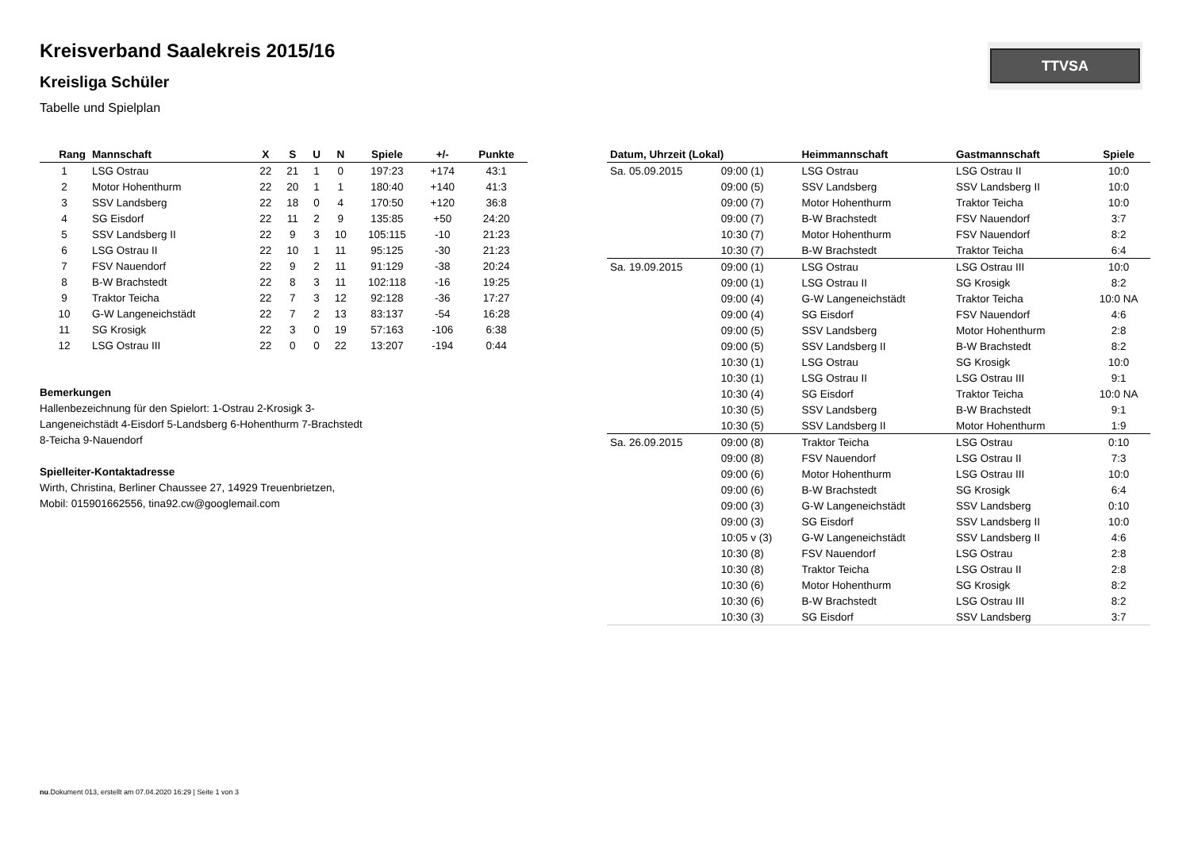TTVSA
Kreisverband Saalekreis 2015/16
Kreisliga Schüler
Tabelle und Spielplan
| Rang | Mannschaft | X | S | U | N | Spiele | +/- | Punkte |
| --- | --- | --- | --- | --- | --- | --- | --- | --- |
| 1 | LSG Ostrau | 22 | 21 | 1 | 0 | 197:23 | +174 | 43:1 |
| 2 | Motor Hohenthurm | 22 | 20 | 1 | 1 | 180:40 | +140 | 41:3 |
| 3 | SSV Landsberg | 22 | 18 | 0 | 4 | 170:50 | +120 | 36:8 |
| 4 | SG Eisdorf | 22 | 11 | 2 | 9 | 135:85 | +50 | 24:20 |
| 5 | SSV Landsberg II | 22 | 9 | 3 | 10 | 105:115 | -10 | 21:23 |
| 6 | LSG Ostrau II | 22 | 10 | 1 | 11 | 95:125 | -30 | 21:23 |
| 7 | FSV Nauendorf | 22 | 9 | 2 | 11 | 91:129 | -38 | 20:24 |
| 8 | B-W Brachstedt | 22 | 8 | 3 | 11 | 102:118 | -16 | 19:25 |
| 9 | Traktor Teicha | 22 | 7 | 3 | 12 | 92:128 | -36 | 17:27 |
| 10 | G-W Langeneichstädt | 22 | 7 | 2 | 13 | 83:137 | -54 | 16:28 |
| 11 | SG Krosigk | 22 | 3 | 0 | 19 | 57:163 | -106 | 6:38 |
| 12 | LSG Ostrau III | 22 | 0 | 0 | 22 | 13:207 | -194 | 0:44 |
Bemerkungen
Hallenbezeichnung für den Spielort: 1-Ostrau 2-Krosigk 3-
Langeneichstädt 4-Eisdorf 5-Landsberg 6-Hohenthurm 7-Brachstedt
8-Teicha 9-Nauendorf
Spielleiter-Kontaktadresse
Wirth, Christina, Berliner Chaussee 27, 14929 Treuenbrietzen,
Mobil: 015901662556, tina92.cw@googlemail.com
| Datum, Uhrzeit (Lokal) | | Heimmannschaft | Gastmannschaft | Spiele |
| --- | --- | --- | --- | --- |
| Sa. 05.09.2015 | 09:00 (1) | LSG Ostrau | LSG Ostrau II | 10:0 |
| | 09:00 (5) | SSV Landsberg | SSV Landsberg II | 10:0 |
| | 09:00 (7) | Motor Hohenthurm | Traktor Teicha | 10:0 |
| | 09:00 (7) | B-W Brachstedt | FSV Nauendorf | 3:7 |
| | 10:30 (7) | Motor Hohenthurm | FSV Nauendorf | 8:2 |
| | 10:30 (7) | B-W Brachstedt | Traktor Teicha | 6:4 |
| Sa. 19.09.2015 | 09:00 (1) | LSG Ostrau | LSG Ostrau III | 10:0 |
| | 09:00 (1) | LSG Ostrau II | SG Krosigk | 8:2 |
| | 09:00 (4) | G-W Langeneichstädt | Traktor Teicha | 10:0 NA |
| | 09:00 (4) | SG Eisdorf | FSV Nauendorf | 4:6 |
| | 09:00 (5) | SSV Landsberg | Motor Hohenthurm | 2:8 |
| | 09:00 (5) | SSV Landsberg II | B-W Brachstedt | 8:2 |
| | 10:30 (1) | LSG Ostrau | SG Krosigk | 10:0 |
| | 10:30 (1) | LSG Ostrau II | LSG Ostrau III | 9:1 |
| | 10:30 (4) | SG Eisdorf | Traktor Teicha | 10:0 NA |
| | 10:30 (5) | SSV Landsberg | B-W Brachstedt | 9:1 |
| | 10:30 (5) | SSV Landsberg II | Motor Hohenthurm | 1:9 |
| Sa. 26.09.2015 | 09:00 (8) | Traktor Teicha | LSG Ostrau | 0:10 |
| | 09:00 (8) | FSV Nauendorf | LSG Ostrau II | 7:3 |
| | 09:00 (6) | Motor Hohenthurm | LSG Ostrau III | 10:0 |
| | 09:00 (6) | B-W Brachstedt | SG Krosigk | 6:4 |
| | 09:00 (3) | G-W Langeneichstädt | SSV Landsberg | 0:10 |
| | 09:00 (3) | SG Eisdorf | SSV Landsberg II | 10:0 |
| | 10:05 v (3) | G-W Langeneichstädt | SSV Landsberg II | 4:6 |
| | 10:30 (8) | FSV Nauendorf | LSG Ostrau | 2:8 |
| | 10:30 (8) | Traktor Teicha | LSG Ostrau II | 2:8 |
| | 10:30 (6) | Motor Hohenthurm | SG Krosigk | 8:2 |
| | 10:30 (6) | B-W Brachstedt | LSG Ostrau III | 8:2 |
| | 10:30 (3) | SG Eisdorf | SSV Landsberg | 3:7 |
nu.Dokument 013, erstellt am 07.04.2020 16:29 | Seite 1 von 3